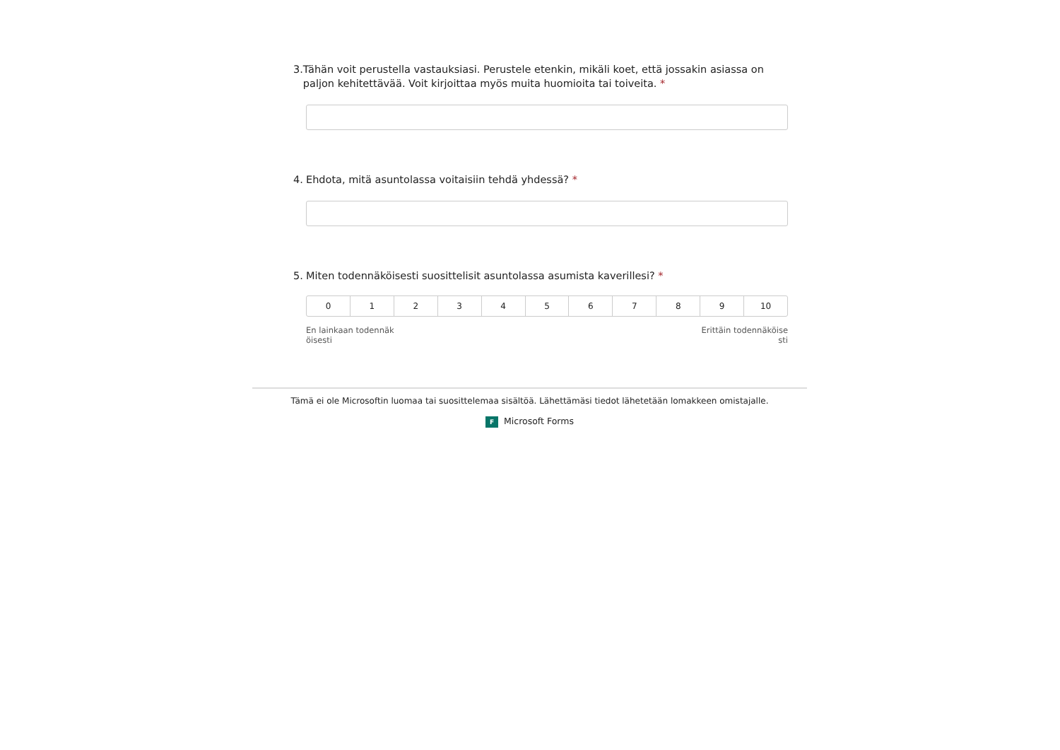3. Tähän voit perustella vastauksiasi. Perustele etenkin, mikäli koet, että jossakin asiassa on paljon kehitettävää. Voit kirjoittaa myös muita huomioita tai toiveita. *
4. Ehdota, mitä asuntolassa voitaisiin tehdä yhdessä? *
5. Miten todennäköisesti suosittelisit asuntolassa asumista kaverillesi? *
0 1 2 3 4 5 6 7 8 9 10
En lainkaan todennäk
öisesti Erittäin todennäköise
sti
Tämä ei ole Microsoftin luomaa tai suosittelemaa sisältöä. Lähettämäsi tiedot lähetetään lomakkeen omistajalle.
F Microsoft Forms